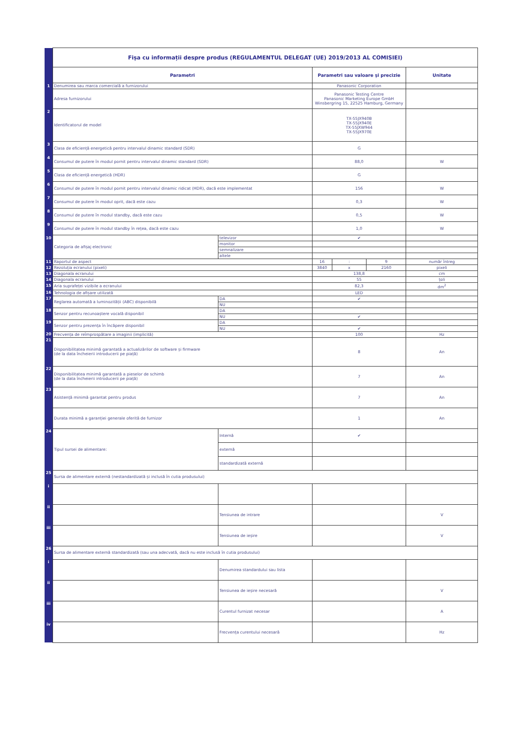| | Fișa cu informații despre produs (REGULAMENTUL DELEGAT (UE) 2019/2013 AL COMISIEI) | | | | | |
| | Parametri | | Parametri sau valoare și precizie | | | Unitate |
| 1 | Denumirea sau marca comercială a furnizorului | | Panasonic Corporation | | | |
| | Adresa furnizorului | | Panasonic Testing Centre Panasonic Marketing Europe GmbH Winsbergring 15, 22525 Hamburg, Germany | | | |
| 2 | Identificatorul de model | | TX-55JX940B TX-55JX940E TX-55JXW944 TX-55JX970E | | | |
| 3 | Clasa de eficiență energetică pentru intervalul dinamic standard (SDR) | | G | | | |
| 4 | Consumul de putere în modul pornit pentru intervalul dinamic standard (SDR) | | 88,0 | | | W |
| 5 | Clasa de eficiență energetică (HDR) | | G | | | |
| 6 | Consumul de putere în modul pornit pentru intervalul dinamic ridicat (HDR), dacă este implementat | | 156 | | | W |
| 7 | Consumul de putere în modul oprit, dacă este cazu | | 0,3 | | | W |
| 8 | Consumul de putere în modul standby, dacă este cazu | | 0,5 | | | W |
| 9 | Consumul de putere în modul standby în rețea, dacă este cazu | | 1,0 | | | W |
| 10 | Categoria de afișaj electronic | televizor | ✔ | | | |
| | | monitor | | | | |
| | | semnalizare | | | | |
| | | altele | | | | |
| 11 | Raportul de aspect | | 16 | : | 9 | număr întreg |
| 12 | Rezoluția ecranului (pixeli) | | 3840 | x | 2160 | pixeli |
| 13 | Diagonala ecranului | | 138,8 | | | cm |
| 14 | Diagonala ecranului | | 55 | | | țoli |
| 15 | Aria suprafeței vizibile a ecranului | | 82,3 | | | dm<sup>2</sup> |
| 16 | Tehnologia de afișare utilizată | | LED | | | |
| 17 | Reglarea automată a luminozității (ABC) disponibilă | DA | ✔ | | | |
| | | NU | | | | |
| 18 | Senzor pentru recunoaștere vocală disponibil | DA | | | | |
| | | NU | ✔ | | | |
| 19 | Senzor pentru prezența în încăpere disponibil | DA | | | | |
| | | NU | ✔ | | | |
| 20 | Frecvența de reîmprospătare a imaginii (implicită) | | 100 | | | Hz |
| 21 | Disponibilitatea minimă garantată a actualizărilor de software și firmware (de la data încheierii introducerii pe piață) | | 8 | | | An |
| 22 | Disponibilitatea minimă garantată a pieselor de schimb (de la data încheierii introducerii pe piață) | | 7 | | | An |
| 23 | Asistență minimă garantat pentru produs | | 7 | | | An |
| | Durata minimă a garanției generale oferită de furnizor | | 1 | | | An |
| 24 | Tipul sursei de alimentare: | Internă | ✔ | | | |
| | | externă | | | | |
| | | standardizată externă | | | | |
| 25 | Sursa de alimentare externă (nestandardizată și inclusă în cutia produsului) | | | | | |
| i | | | | | | |
| ii | | Tensiunea de intrare | | | | V |
| iii | | Tensiunea de ieșire | | | | V |
| 26 | Sursa de alimentare externă standardizată (sau una adecvată, dacă nu este inclusă în cutia produsului) | | | | | |
| i | | Denumirea standardului sau lista | | | | |
| ii | | Tensiunea de ieșire necesară | | | | V |
| iii | | Curentul furnizat necesar | | | | A |
| iv | | Frecvența curentului necesară | | | | Hz |